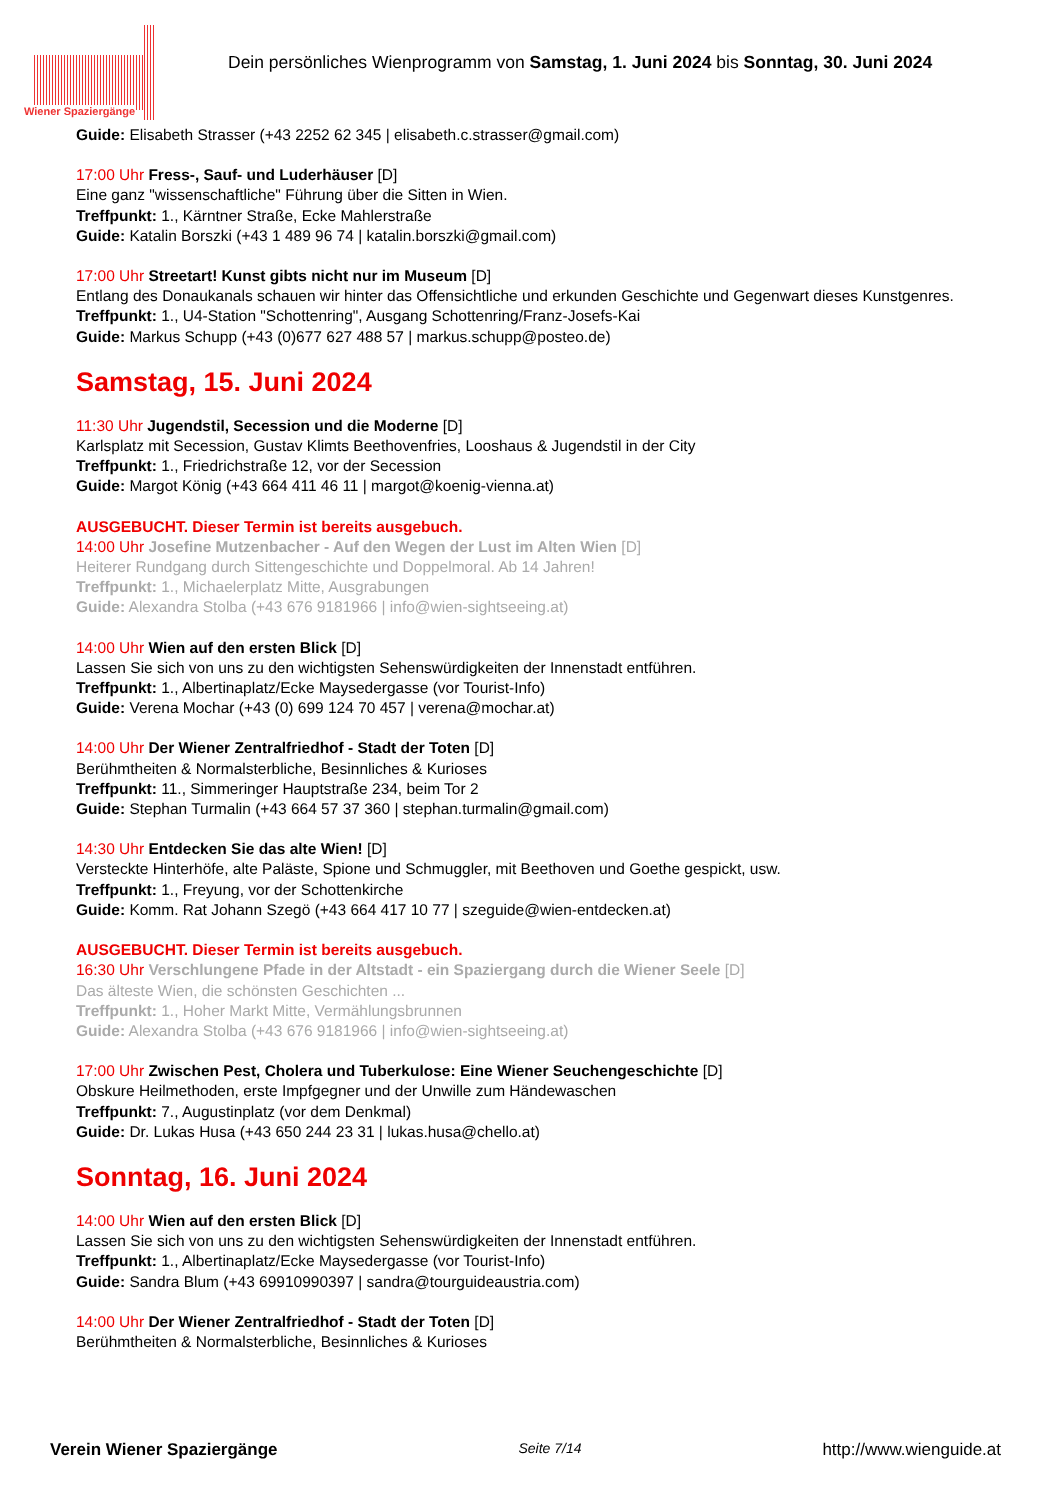Wiener Spaziergänge
Dein persönliches Wienprogramm von Samstag, 1. Juni 2024 bis Sonntag, 30. Juni 2024
Guide: Elisabeth Strasser (+43 2252 62 345 | elisabeth.c.strasser@gmail.com)
17:00 Uhr Fress-, Sauf- und Luderhäuser [D]
Eine ganz "wissenschaftliche" Führung über die Sitten in Wien.
Treffpunkt: 1., Kärntner Straße, Ecke Mahlerstraße
Guide: Katalin Borszki (+43 1 489 96 74 | katalin.borszki@gmail.com)
17:00 Uhr Streetart! Kunst gibts nicht nur im Museum [D]
Entlang des Donaukanals schauen wir hinter das Offensichtliche und erkunden Geschichte und Gegenwart dieses Kunstgenres.
Treffpunkt: 1., U4-Station "Schottenring", Ausgang Schottenring/Franz-Josefs-Kai
Guide: Markus Schupp (+43 (0)677 627 488 57 | markus.schupp@posteo.de)
Samstag, 15. Juni 2024
11:30 Uhr Jugendstil, Secession und die Moderne [D]
Karlsplatz mit Secession, Gustav Klimts Beethovenfries, Looshaus & Jugendstil in der City
Treffpunkt: 1., Friedrichstraße 12, vor der Secession
Guide: Margot König (+43 664 411 46 11 | margot@koenig-vienna.at)
AUSGEBUCHT. Dieser Termin ist bereits ausgebuch.
14:00 Uhr Josefine Mutzenbacher - Auf den Wegen der Lust im Alten Wien [D]
Heiterer Rundgang durch Sittengeschichte und Doppelmoral. Ab 14 Jahren!
Treffpunkt: 1., Michaelerplatz Mitte, Ausgrabungen
Guide: Alexandra Stolba (+43 676 9181966 | info@wien-sightseeing.at)
14:00 Uhr Wien auf den ersten Blick [D]
Lassen Sie sich von uns zu den wichtigsten Sehenswürdigkeiten der Innenstadt entführen.
Treffpunkt: 1., Albertinaplatz/Ecke Maysedergasse (vor Tourist-Info)
Guide: Verena Mochar (+43 (0) 699 124 70 457 | verena@mochar.at)
14:00 Uhr Der Wiener Zentralfriedhof - Stadt der Toten [D]
Berühmtheiten & Normalsterbliche, Besinnliches & Kurioses
Treffpunkt: 11., Simmeringer Hauptstraße 234, beim Tor 2
Guide: Stephan Turmalin (+43 664 57 37 360 | stephan.turmalin@gmail.com)
14:30 Uhr Entdecken Sie das alte Wien! [D]
Versteckte Hinterhöfe, alte Paläste, Spione und Schmuggler, mit Beethoven und Goethe gespickt, usw.
Treffpunkt: 1., Freyung, vor der Schottenkirche
Guide: Komm. Rat Johann Szegö (+43 664 417 10 77 | szeguide@wien-entdecken.at)
AUSGEBUCHT. Dieser Termin ist bereits ausgebuch.
16:30 Uhr Verschlungene Pfade in der Altstadt - ein Spaziergang durch die Wiener Seele [D]
Das älteste Wien, die schönsten Geschichten ...
Treffpunkt: 1., Hoher Markt Mitte, Vermählungsbrunnen
Guide: Alexandra Stolba (+43 676 9181966 | info@wien-sightseeing.at)
17:00 Uhr Zwischen Pest, Cholera und Tuberkulose: Eine Wiener Seuchengeschichte [D]
Obskure Heilmethoden, erste Impfgegner und der Unwille zum Händewaschen
Treffpunkt: 7., Augustinplatz (vor dem Denkmal)
Guide: Dr. Lukas Husa (+43 650 244 23 31 | lukas.husa@chello.at)
Sonntag, 16. Juni 2024
14:00 Uhr Wien auf den ersten Blick [D]
Lassen Sie sich von uns zu den wichtigsten Sehenswürdigkeiten der Innenstadt entführen.
Treffpunkt: 1., Albertinaplatz/Ecke Maysedergasse (vor Tourist-Info)
Guide: Sandra Blum (+43 69910990397 | sandra@tourguideaustria.com)
14:00 Uhr Der Wiener Zentralfriedhof - Stadt der Toten [D]
Berühmtheiten & Normalsterbliche, Besinnliches & Kurioses
Verein Wiener Spaziergänge Seite 7/14 http://www.wienguide.at